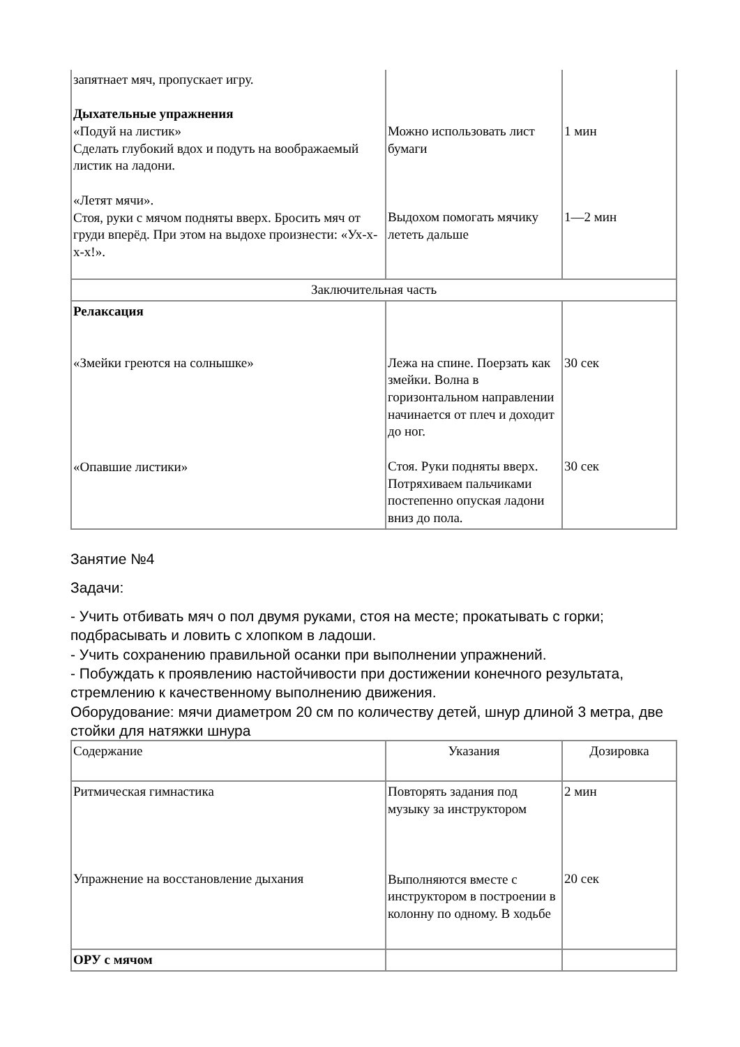| запятнает мяч, пропускает игру. Дыхательные упражнения «Подуй на листик» Сделать глубокий вдох и подуть на воображаемый листик на ладони. «Летят мячи». Стоя, руки с мячом подняты вверх. Бросить мяч от груди вперёд. При этом на выдохе произнести: «Ух-х-х-х!». | Можно использовать лист бумаги Выдохом помогать мячику лететь дальше | 1 мин 1—2 мин |
| Заключительная часть | | |
| Релаксация «Змейки греются на солнышке» «Опавшие листики» | Лежа на спине. Поерзать как змейки. Волна в горизонтальном направлении начинается от плеч и доходит до ног. Стоя. Руки подняты вверх. Потряхиваем пальчиками постепенно опуская ладони вниз до пола. | 30 сек 30 сек |
Занятие №4
Задачи:
- Учить отбивать мяч о пол двумя руками, стоя на месте; прокатывать с горки; подбрасывать и ловить с хлопком в ладоши.
- Учить сохранению правильной осанки при выполнении упражнений.
- Побуждать к проявлению настойчивости при достижении конечного результата, стремлению к качественному выполнению движения.
Оборудование: мячи диаметром 20 см по количеству детей, шнур длиной 3 метра, две стойки для натяжки шнура
| Содержание | Указания | Дозировка |
| --- | --- | --- |
| Ритмическая гимнастика Упражнение на восстановление дыхания | Повторять задания под музыку за инструктором Выполняются вместе с инструктором в построении в колонну по одному. В ходьбе | 2 мин 20 сек |
| ОРУ с мячом | | |